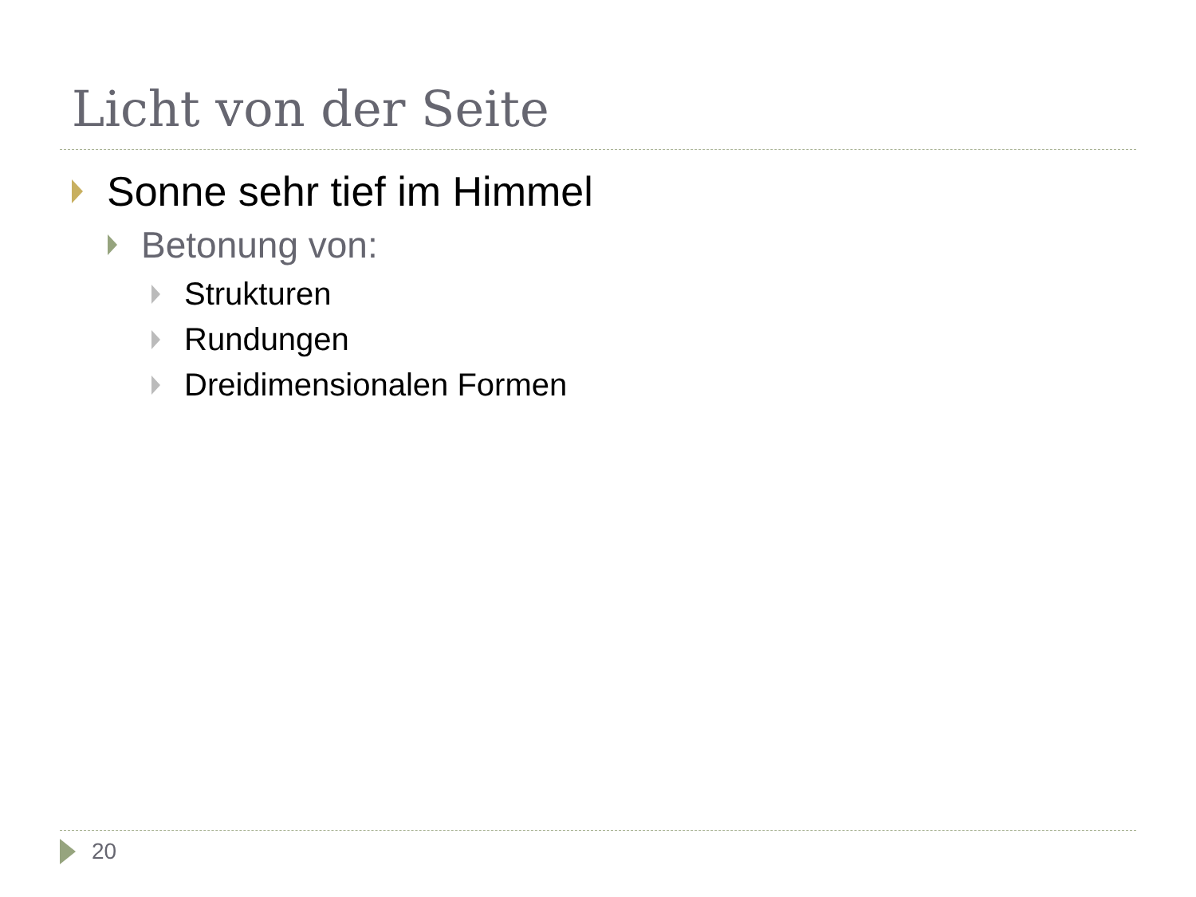Licht von der Seite
Sonne sehr tief im Himmel
Betonung von:
Strukturen
Rundungen
Dreidimensionalen Formen
20